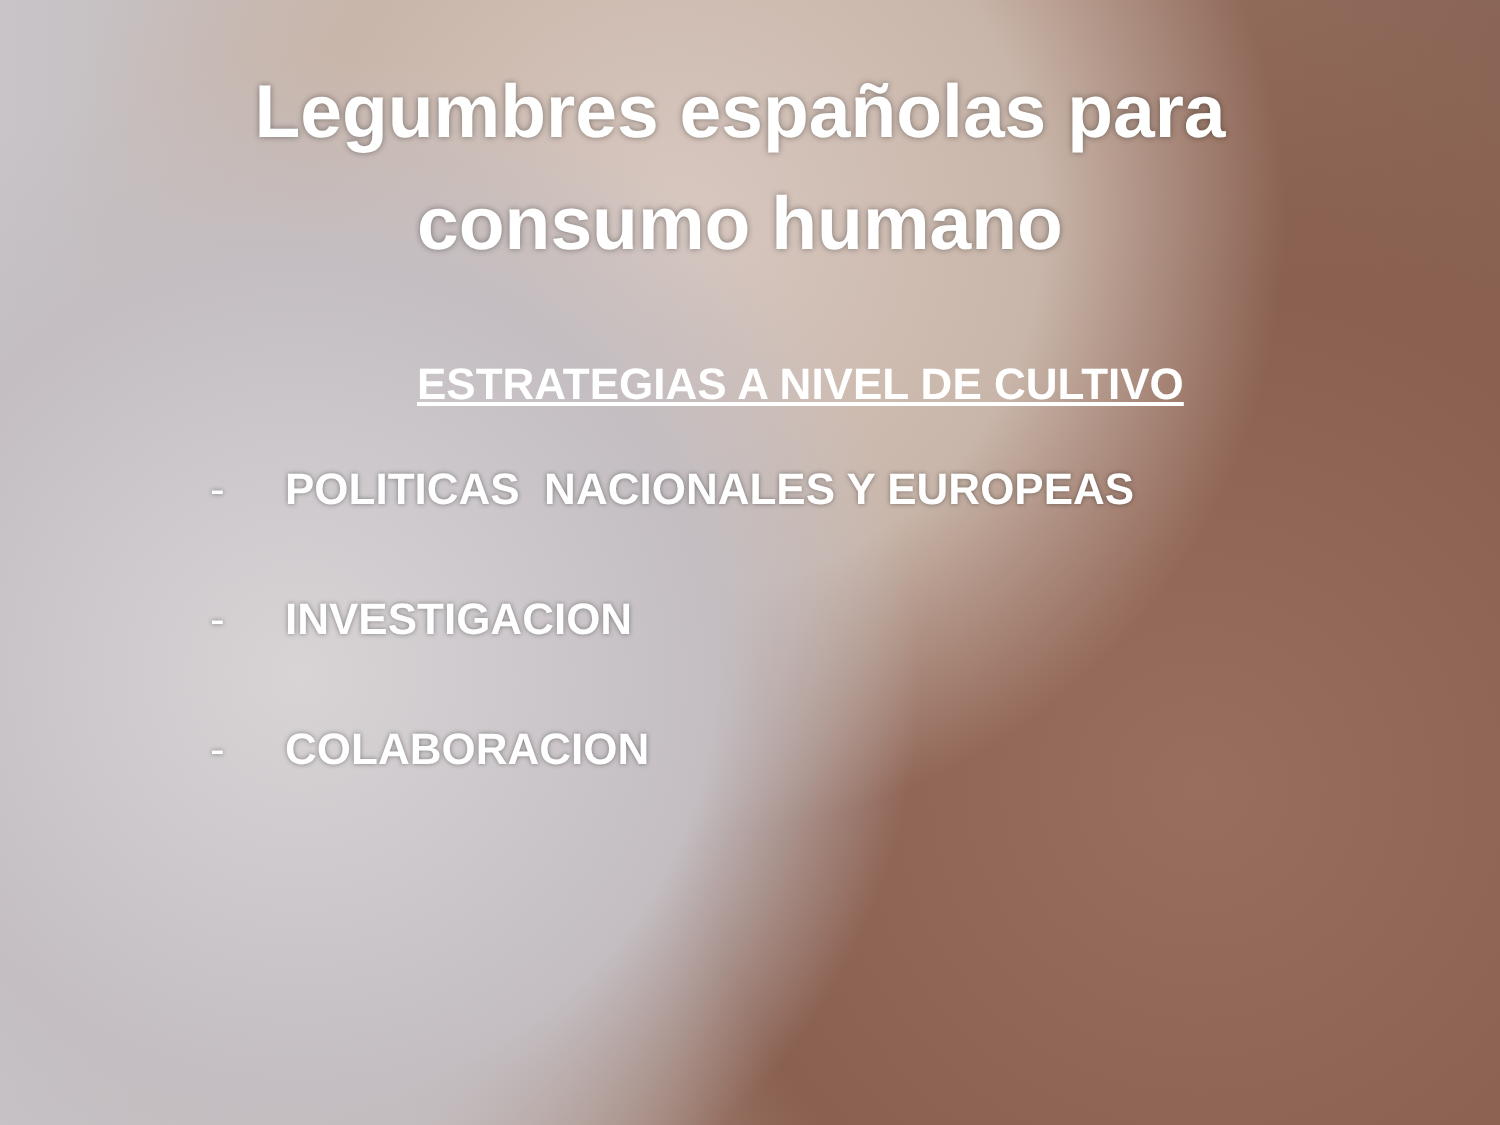Legumbres españolas para consumo humano
ESTRATEGIAS A NIVEL DE CULTIVO
- POLITICAS NACIONALES Y EUROPEAS
- INVESTIGACION
- COLABORACION